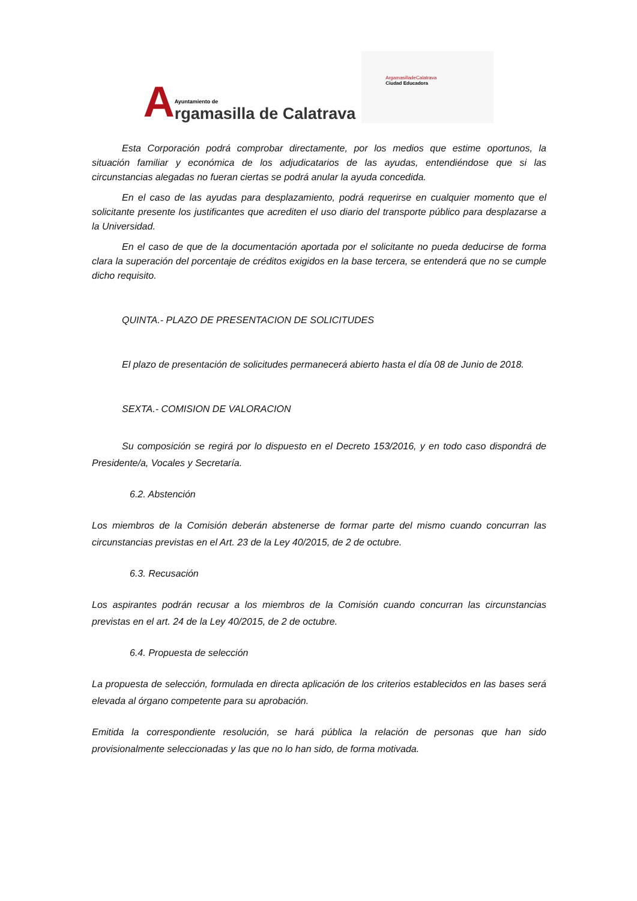A
Ayuntamiento de
rgamasilla de Calatrava
ArgamasilladeCalatrava
Ciudad Educadora
Esta Corporación podrá comprobar directamente, por los medios que estime oportunos, la situación familiar y económica de los adjudicatarios de las ayudas, entendiéndose que si las circunstancias alegadas no fueran ciertas se podrá anular la ayuda concedida.
En el caso de las ayudas para desplazamiento, podrá requerirse en cualquier momento que el solicitante presente los justificantes que acrediten el uso diario del transporte público para desplazarse a la Universidad.
En el caso de que de la documentación aportada por el solicitante no pueda deducirse de forma clara la superación del porcentaje de créditos exigidos en la base tercera, se entenderá que no se cumple dicho requisito.
QUINTA.- PLAZO DE PRESENTACION DE SOLICITUDES
El plazo de presentación de solicitudes permanecerá abierto hasta el día 08 de Junio de 2018.
SEXTA.- COMISION DE VALORACION
Su composición se regirá por lo dispuesto en el Decreto 153/2016, y en todo caso dispondrá de Presidente/a, Vocales y Secretaría.
6.2. Abstención
Los miembros de la Comisión deberán abstenerse de formar parte del mismo cuando concurran las circunstancias previstas en el Art. 23 de la Ley 40/2015, de 2 de octubre.
6.3. Recusación
Los aspirantes podrán recusar a los miembros de la Comisión cuando concurran las circunstancias previstas en el art. 24 de la Ley 40/2015, de 2 de octubre.
6.4. Propuesta de selección
La propuesta de selección, formulada en directa aplicación de los criterios establecidos en las bases será elevada al órgano competente para su aprobación.
Emitida la correspondiente resolución, se hará pública la relación de personas que han sido provisionalmente seleccionadas y las que no lo han sido, de forma motivada.